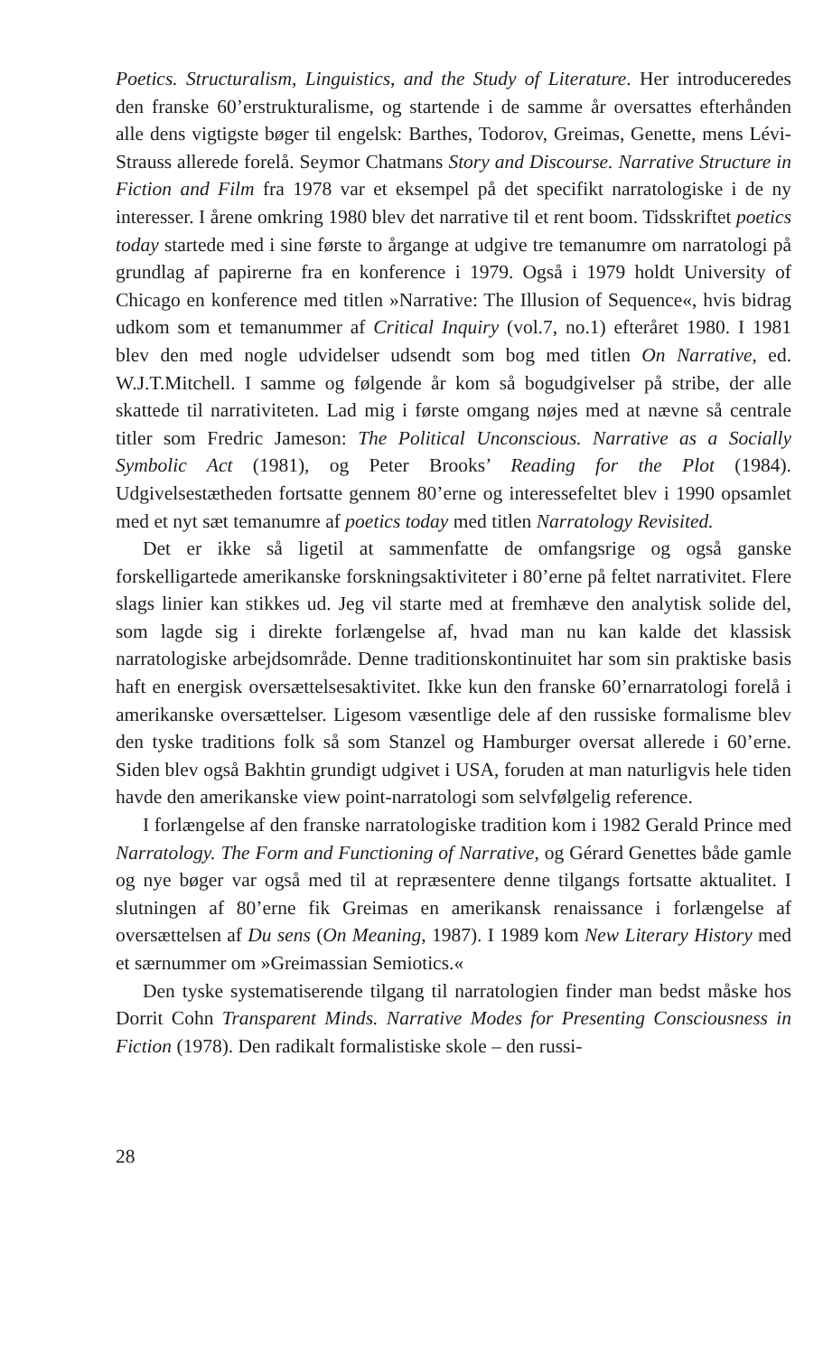Poetics. Structuralism, Linguistics, and the Study of Literature. Her introduceredes den franske 60’erstrukturalisme, og startende i de samme år oversattes efterhånden alle dens vigtigste bøger til engelsk: Barthes, Todorov, Greimas, Genette, mens Lévi-Strauss allerede forelå. Seymor Chatmans Story and Discourse. Narrative Structure in Fiction and Film fra 1978 var et eksempel på det specifikt narratologiske i de ny interesser. I årene omkring 1980 blev det narrative til et rent boom. Tidsskriftet poetics today startede med i sine første to årgange at udgive tre temanumre om narratologi på grundlag af papirerne fra en konference i 1979. Også i 1979 holdt University of Chicago en konference med titlen »Narrative: The Illusion of Sequence«, hvis bidrag udkom som et temanummer af Critical Inquiry (vol.7, no.1) efteråret 1980. I 1981 blev den med nogle udvidelser udsendt som bog med titlen On Narrative, ed. W.J.T.Mitchell. I samme og følgende år kom så bogudgivelser på stribe, der alle skattede til narrativiteten. Lad mig i første omgang nøjes med at nævne så centrale titler som Fredric Jameson: The Political Unconscious. Narrative as a Socially Symbolic Act (1981), og Peter Brooks’ Reading for the Plot (1984). Udgivelsestætheden fortsatte gennem 80’erne og interessefeltet blev i 1990 opsamlet med et nyt sæt temanumre af poetics today med titlen Narratology Revisited.
Det er ikke så ligetil at sammenfatte de omfangsrige og også ganske forskelligartede amerikanske forskningsaktiviteter i 80’erne på feltet narrativitet. Flere slags linier kan stikkes ud. Jeg vil starte med at fremhæve den analytisk solide del, som lagde sig i direkte forlængelse af, hvad man nu kan kalde det klassisk narratologiske arbejdsområde. Denne traditionskontinuitet har som sin praktiske basis haft en energisk oversættelsesaktivitet. Ikke kun den franske 60’ernarratologi forelå i amerikanske oversættelser. Ligesom væsentlige dele af den russiske formalisme blev den tyske traditions folk så som Stanzel og Hamburger oversat allerede i 60’erne. Siden blev også Bakhtin grundigt udgivet i USA, foruden at man naturligvis hele tiden havde den amerikanske view point-narratologi som selvfølgelig reference.
I forlængelse af den franske narratologiske tradition kom i 1982 Gerald Prince med Narratology. The Form and Functioning of Narrative, og Gérard Genettes både gamle og nye bøger var også med til at repræsentere denne tilgangs fortsatte aktualitet. I slutningen af 80’erne fik Greimas en amerikansk renaissance i forlængelse af oversættelsen af Du sens (On Meaning, 1987). I 1989 kom New Literary History med et særnummer om »Greimassian Semiotics.«
Den tyske systematiserende tilgang til narratologien finder man bedst måske hos Dorrit Cohn Transparent Minds. Narrative Modes for Presenting Consciousness in Fiction (1978). Den radikalt formalistiske skole – den russi-
28